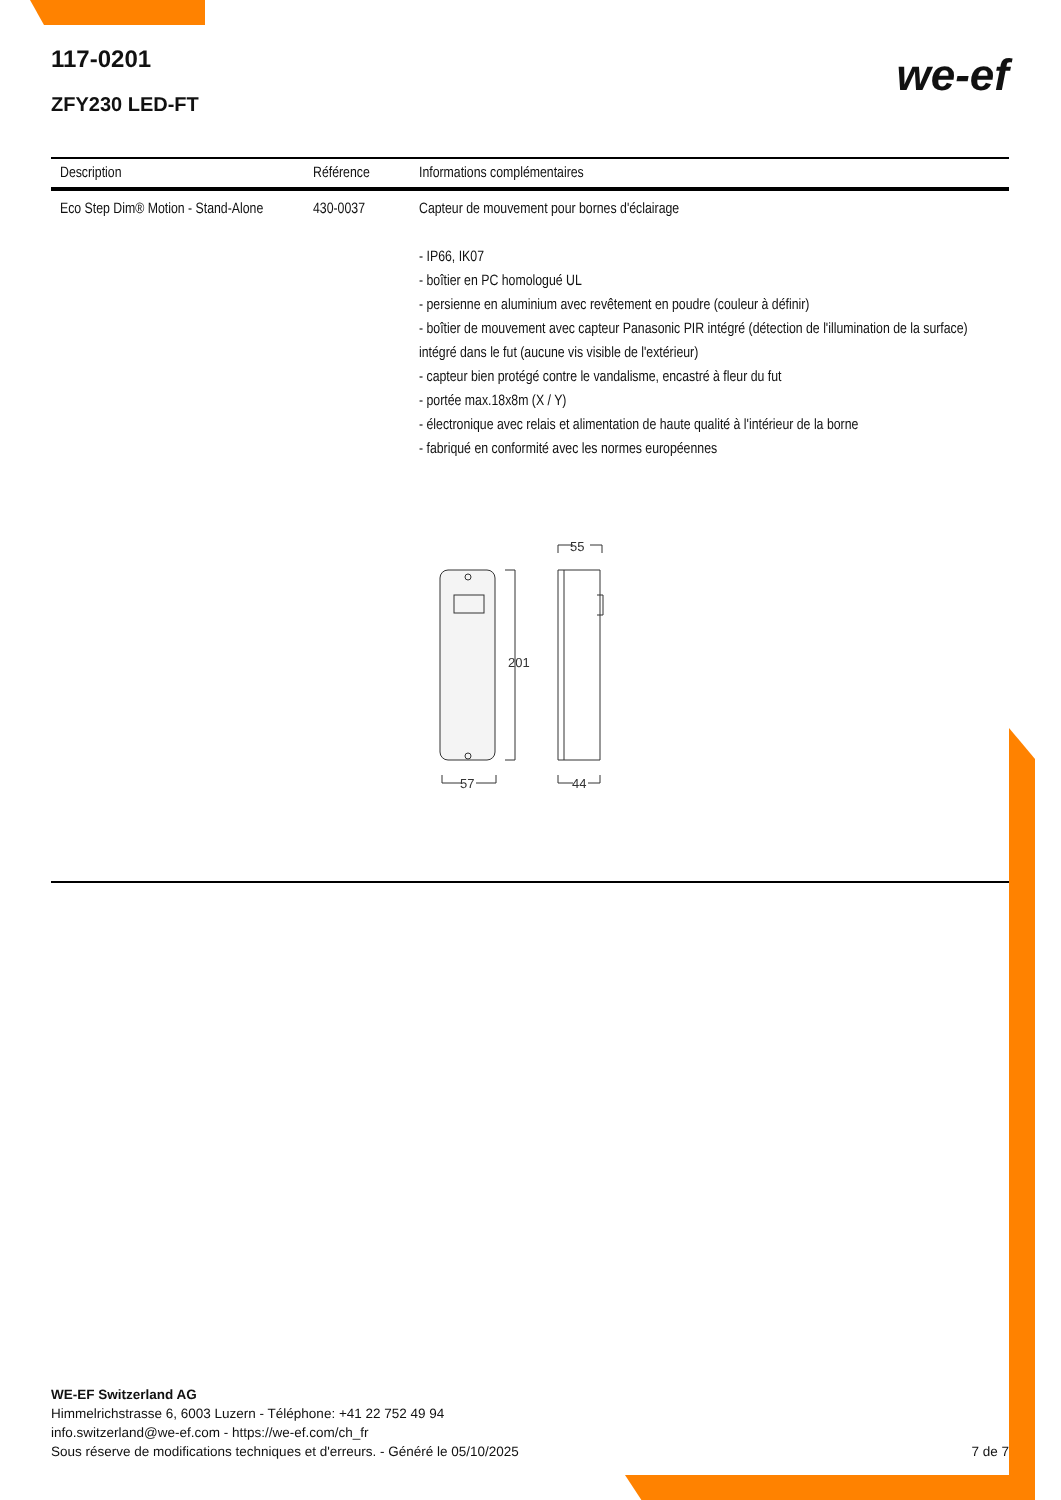117-0201
ZFY230 LED-FT
we-ef
| Description | Référence | Informations complémentaires |
| --- | --- | --- |
| Eco Step Dim® Motion - Stand-Alone | 430-0037 | Capteur de mouvement pour bornes d'éclairage - IP66, IK07 - boîtier en PC homologué UL - persienne en aluminium avec revêtement en poudre (couleur à définir) - boîtier de mouvement avec capteur Panasonic PIR intégré (détection de l'illumination de la surface) intégré dans le fut (aucune vis visible de l'extérieur) - capteur bien protégé contre le vandalisme, encastré à fleur du fut - portée max.18x8m (X / Y) - électronique avec relais et alimentation de haute qualité à l'intérieur de la borne - fabriqué en conformité avec les normes européennes |
55
201
57
44
WE-EF Switzerland AG
Himmelrichstrasse 6, 6003 Luzern - Téléphone: +41 22 752 49 94
info.switzerland@we-ef.com - https://we-ef.com/ch_fr
Sous réserve de modifications techniques et d'erreurs. - Généré le 05/10/2025
7 de 7